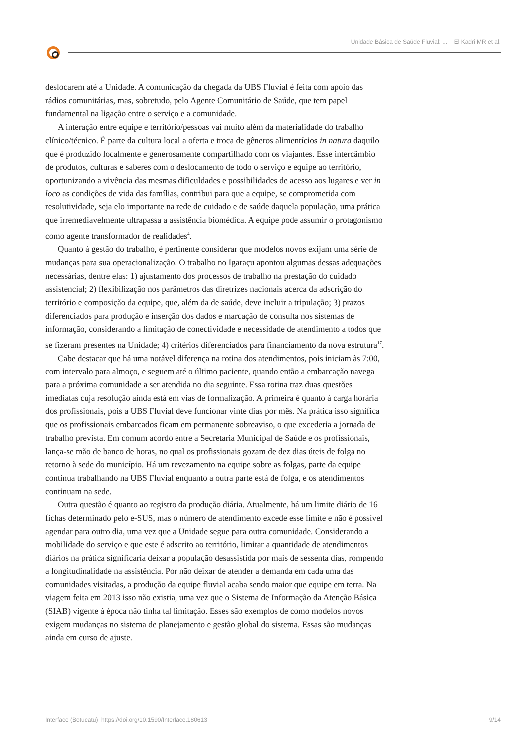Unidade Básica de Saúde Fluvial: ... El Kadri MR et al.
deslocarem até a Unidade. A comunicação da chegada da UBS Fluvial é feita com apoio das rádios comunitárias, mas, sobretudo, pelo Agente Comunitário de Saúde, que tem papel fundamental na ligação entre o serviço e a comunidade.
A interação entre equipe e território/pessoas vai muito além da materialidade do trabalho clínico/técnico. É parte da cultura local a oferta e troca de gêneros alimentícios in natura daquilo que é produzido localmente e generosamente compartilhado com os viajantes. Esse intercâmbio de produtos, culturas e saberes com o deslocamento de todo o serviço e equipe ao território, oportunizando a vivência das mesmas dificuldades e possibilidades de acesso aos lugares e ver in loco as condições de vida das famílias, contribui para que a equipe, se comprometida com resolutividade, seja elo importante na rede de cuidado e de saúde daquela população, uma prática que irremediavelmente ultrapassa a assistência biomédica. A equipe pode assumir o protagonismo como agente transformador de realidades<sup>4</sup>.
Quanto à gestão do trabalho, é pertinente considerar que modelos novos exijam uma série de mudanças para sua operacionalização. O trabalho no Igaraçu apontou algumas dessas adequações necessárias, dentre elas: 1) ajustamento dos processos de trabalho na prestação do cuidado assistencial; 2) flexibilização nos parâmetros das diretrizes nacionais acerca da adscrição do território e composição da equipe, que, além da de saúde, deve incluir a tripulação; 3) prazos diferenciados para produção e inserção dos dados e marcação de consulta nos sistemas de informação, considerando a limitação de conectividade e necessidade de atendimento a todos que se fizeram presentes na Unidade; 4) critérios diferenciados para financiamento da nova estrutura<sup>17</sup>.
Cabe destacar que há uma notável diferença na rotina dos atendimentos, pois iniciam às 7:00, com intervalo para almoço, e seguem até o último paciente, quando então a embarcação navega para a próxima comunidade a ser atendida no dia seguinte. Essa rotina traz duas questões imediatas cuja resolução ainda está em vias de formalização. A primeira é quanto à carga horária dos profissionais, pois a UBS Fluvial deve funcionar vinte dias por mês. Na prática isso significa que os profissionais embarcados ficam em permanente sobreaviso, o que excederia a jornada de trabalho prevista. Em comum acordo entre a Secretaria Municipal de Saúde e os profissionais, lança-se mão de banco de horas, no qual os profissionais gozam de dez dias úteis de folga no retorno à sede do município. Há um revezamento na equipe sobre as folgas, parte da equipe continua trabalhando na UBS Fluvial enquanto a outra parte está de folga, e os atendimentos continuam na sede.
Outra questão é quanto ao registro da produção diária. Atualmente, há um limite diário de 16 fichas determinado pelo e-SUS, mas o número de atendimento excede esse limite e não é possível agendar para outro dia, uma vez que a Unidade segue para outra comunidade. Considerando a mobilidade do serviço e que este é adscrito ao território, limitar a quantidade de atendimentos diários na prática significaria deixar a população desassistida por mais de sessenta dias, rompendo a longitudinalidade na assistência. Por não deixar de atender a demanda em cada uma das comunidades visitadas, a produção da equipe fluvial acaba sendo maior que equipe em terra. Na viagem feita em 2013 isso não existia, uma vez que o Sistema de Informação da Atenção Básica (SIAB) vigente à época não tinha tal limitação. Esses são exemplos de como modelos novos exigem mudanças no sistema de planejamento e gestão global do sistema. Essas são mudanças ainda em curso de ajuste.
Interface (Botucatu) https://doi.org/10.1590/Interface.180613 9/14